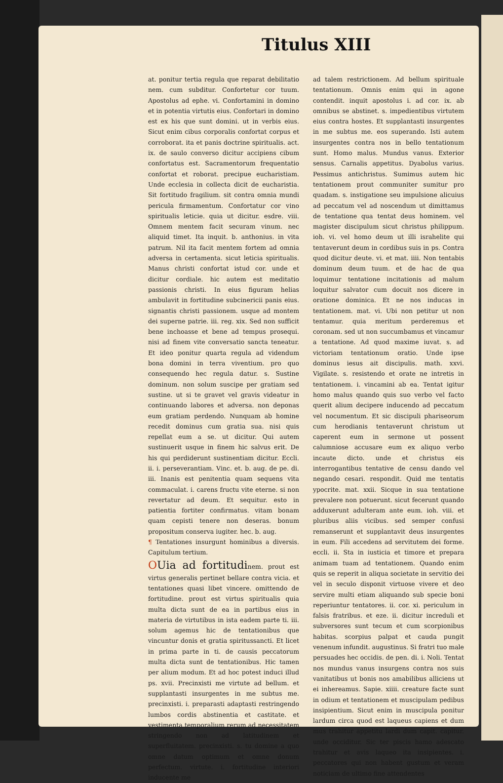Titulus XIII
at. ponitur tertia regula que reparat debilitatio nem. cum subditur. Confortetur cor tuum. Apostolus ad ephe. vi. Confortamini in domino et in potentia virtutis eius. Confortari in domino est ex his que sunt domini. ut in verbis eius. Sicut enim cibus corporalis confortat corpus et corroborat. ita et panis doctrine spiritualis. act. ix. de saulo converso dicitur accipiens cibum confortatus est. Sacramentorum frequentatio confortat et roborat. precipue eucharistiam. Unde ecclesia in collecta dicit de eucharistia. Sit fortitudo fragilium. sit contra omnia mundi pericula firmamentum. Confortatur cor vino spiritualis leticie. quia ut dicitur. esdre. viii. Omnem mentem facit securam vinum. nec aliquid timet. Ita inquit. b. anthonius. in vita patrum. Nil ita facit mentem fortem ad omnia adversa in certamenta. sicut leticia spiritualis. Manus christi confortat istud cor. unde et dicitur cordiale. hic autem est meditatio passionis christi. In eius figuram helias ambulavit in fortitudine subcinericii panis eius. signantis christi passionem. usque ad montem dei superne patrie. iii. reg. xix. Sed non sufficit bene inchoasse et bene ad tempus prosequi. nisi ad finem vite conversatio sancta teneatur. Et ideo ponitur quarta regula ad videndum bona domini in terra viventium. pro quo consequendo hec regula datur. s. Sustine dominum. non solum suscipe per gratiam sed sustine. ut si te gravet vel gravis videatur in continuando labores et adversa. non deponas eum gratiam perdendo. Nunquam ab homine recedit dominus cum gratia sua. nisi quis repellat eum a se. ut dicitur. Qui autem sustinuerit usque in finem hic salvus erit. De his qui perdiderunt sustinentiam dicitur. Eccli. ii. i. perseverantiam. Vinc. et. b. aug. de pe. di. iii. Inanis est penitentia quam sequens vita commaculat. i. carens fructu vite eterne. si non revertatur ad deum. Et sequitur. esto in patientia fortiter confirmatus. vitam bonam quam cepisti tenere non deseras. bonum propositum conserva iugiter. hec. b. aug.
¶ Tentationes insurgunt hominibus a diversis. Capitulum tertium.
OUia ad fortitudinem. prout est virtus generalis pertinet bellare contra vicia. et tentationes quasi libet vincere. omittendo de fortitudine. prout est virtus spiritualis quia multa dicta sunt de ea in partibus eius in materia de virtutibus in ista eadem parte ti. iii. solum agemus hic de tentationibus que vincuntur donis et gratia spiritussancti. Et licet in prima parte in ti. de causis peccatorum multa dicta sunt de tentationibus. Hic tamen per alium modum. Et ad hoc potest induci illud ps. xvii. Precinxisti me virtute ad bellum. et supplantasti insurgentes in me subtus me. precinxisti. i. preparasti adaptasti restringendo lumbos cordis abstinentia et castitate. et vestimenta temporalium rerum ad necessitatem stringendo non ad latitudinem et superfluitatem. precinxisti. s. tu domine a quo omne datum optimum et omne donum perfectum. virtute. i. fortitudine interiori inducente me
ad talem restrictionem. Ad bellum spirituale tentationum. Omnis enim qui in agone contendit. inquit apostolus i. ad cor. ix. ab omnibus se abstinet. s. impedientibus virtutem eius contra hostes. Et supplantasti insurgentes in me subtus me. eos superando. Isti autem insurgentes contra nos in bello tentationum sunt. Homo malus. Mundus vanus. Exterior sensus. Carnalis appetitus. Dyabolus varius. Pessimus antichristus. Sumimus autem hic tentationem prout communiter sumitur pro quadam. s. instigatione seu impulsione alicuius ad peccatum vel ad noscendum ut dimittamus de tentatione qua tentat deus hominem. vel magister discipulum sicut christus philippum. ioh. vi. vel homo deum ut illi israhelite qui tentaverunt deum in cordibus suis in ps. Contra quod dicitur deute. vi. et mat. iiii. Non tentabis dominum deum tuum. et de hac de qua loquimur tentatione incitationis ad malum loquitur salvator cum docuit nos dicere in oratione dominica. Et ne nos inducas in tentationem. mat. vi. Ubi non petitur ut non tentamur. quia meritum perderemus et coronam. sed ut non succumbamus et vincamur a tentatione. Ad quod maxime iuvat. s. ad victoriam tentationum oratio. Unde ipse dominus iesus ait discipulis. math. xxvi. Vigilate. s. resistendo et orate ne intretis in tentationem. i. vincamini ab ea. Tentat igitur homo malus quando quis suo verbo vel facto querit alium decipere inducendo ad peccatum vel nocumentum. Et sic discipuli phariseorum cum herodianis tentaverunt christum ut caperent eum in sermone ut possent calumniose accusare eum ex aliquo verbo incaute dicto. unde et christus eis interrogantibus tentative de censu dando vel negando cesari. respondit. Quid me tentatis ypocrite. mat. xxii. Sicque in sua tentatione prevalere non potuerunt. sicut fecerunt quando adduxerunt adulteram ante eum. ioh. viii. et pluribus aliis vicibus. sed semper confusi remanserunt et supplantavit deus insurgentes in eum. Fili accedens ad servitutem dei forme. eccli. ii. Sta in iusticia et timore et prepara animam tuam ad tentationem. Quando enim quis se reperit in aliqua societate in servitio dei vel in seculo disponit virtuose vivere et deo servire multi etiam aliquando sub specie boni reperiuntur tentatores. ii. cor. xi. periculum in falsis fratribus. et eze. ii. dicitur increduli et subversores sunt tecum et cum scorpionibus habitas. scorpius palpat et cauda pungit venenum infundit. augustinus. Si fratri tuo male persuades hec occidis. de pen. di. i. Noli. Tentat nos mundus vanus insurgens contra nos suis vanitatibus ut bonis nos amabilibus alliciens ut ei inhereamus. Sapie. xiiii. creature facte sunt in odium et tentationem et muscipulam pedibus insipientium. Sicut enim in muscipula ponitur lardum circa quod est laqueus capiens et dum mus trahitur appetitu lardi dum capit. capitur. unde occiditur. Sic ter piscis hamo adescato trahitur et avis laqueo ita insipientes. i. peccatores qui non habent gustum et veram noticiam de ultimo fine attendentes